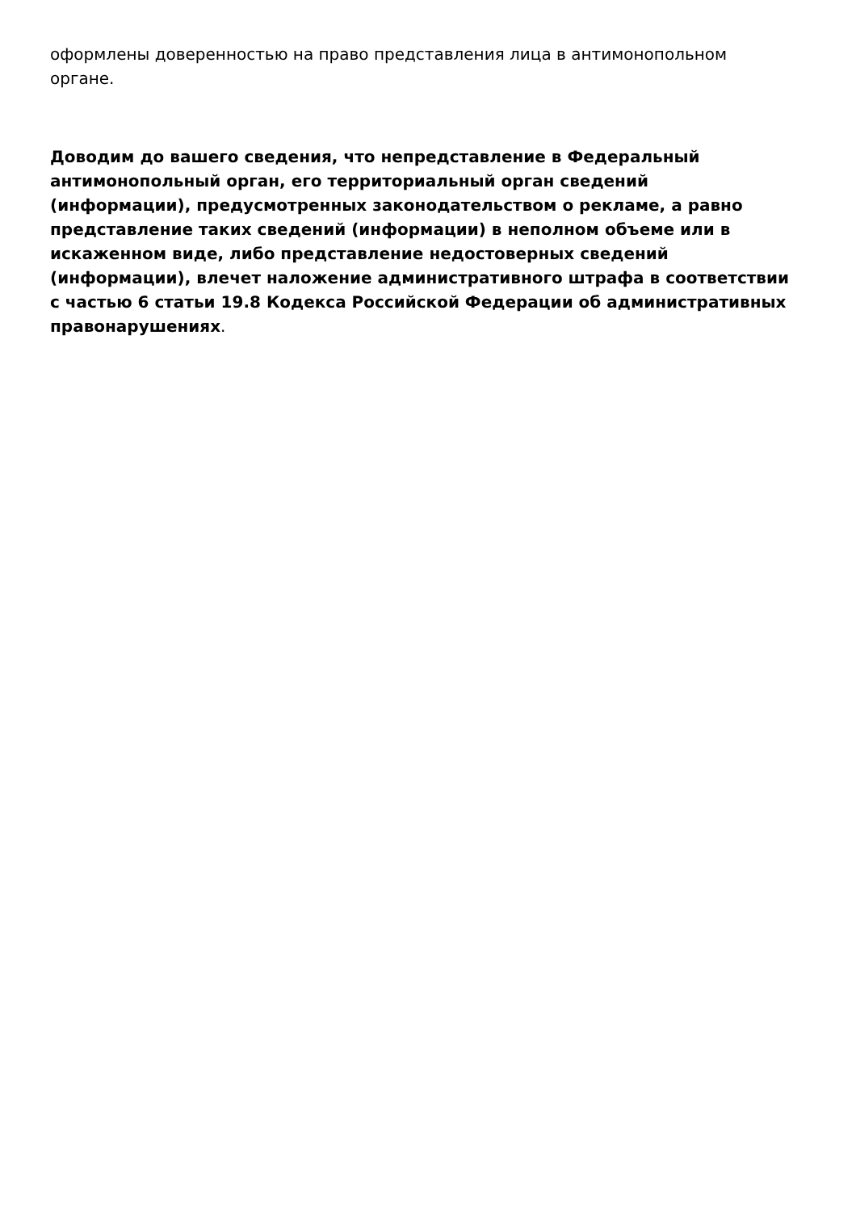оформлены доверенностью на право представления лица в антимонопольном органе.
Доводим до вашего сведения, что непредставление в Федеральный антимонопольный орган, его территориальный орган сведений (информации), предусмотренных законодательством о рекламе, а равно представление таких сведений (информации) в неполном объеме или в искаженном виде, либо представление недостоверных сведений (информации), влечет наложение административного штрафа в соответствии с частью 6 статьи 19.8 Кодекса Российской Федерации об административных правонарушениях.